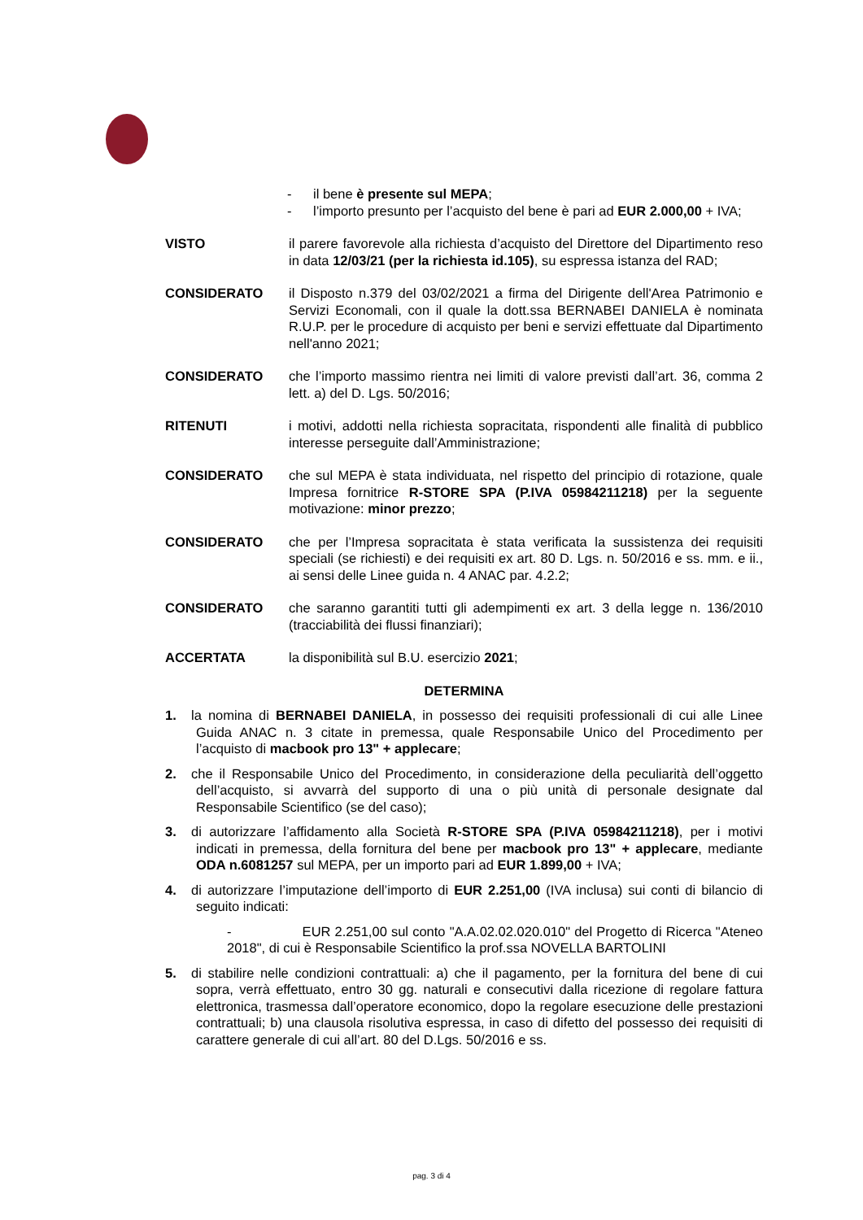- il bene è presente sul MEPA;
- l’importo presunto per l’acquisto del bene è pari ad EUR 2.000,00 + IVA;
VISTO il parere favorevole alla richiesta d’acquisto del Direttore del Dipartimento reso in data 12/03/21 (per la richiesta id.105), su espressa istanza del RAD;
CONSIDERATO il Disposto n.379 del 03/02/2021 a firma del Dirigente dell'Area Patrimonio e Servizi Economali, con il quale la dott.ssa BERNABEI DANIELA è nominata R.U.P. per le procedure di acquisto per beni e servizi effettuate dal Dipartimento nell'anno 2021;
CONSIDERATO che l’importo massimo rientra nei limiti di valore previsti dall’art. 36, comma 2 lett. a) del D. Lgs. 50/2016;
RITENUTI i motivi, addotti nella richiesta sopracitata, rispondenti alle finalità di pubblico interesse perseguite dall’Amministrazione;
CONSIDERATO che sul MEPA è stata individuata, nel rispetto del principio di rotazione, quale Impresa fornitrice R-STORE SPA (P.IVA 05984211218) per la seguente motivazione: minor prezzo;
CONSIDERATO che per l’Impresa sopracitata è stata verificata la sussistenza dei requisiti speciali (se richiesti) e dei requisiti ex art. 80 D. Lgs. n. 50/2016 e ss. mm. e ii., ai sensi delle Linee guida n. 4 ANAC par. 4.2.2;
CONSIDERATO che saranno garantiti tutti gli adempimenti ex art. 3 della legge n. 136/2010 (tracciabilità dei flussi finanziari);
ACCERTATA la disponibilità sul B.U. esercizio 2021;
DETERMINA
1. la nomina di BERNABEI DANIELA, in possesso dei requisiti professionali di cui alle Linee Guida ANAC n. 3 citate in premessa, quale Responsabile Unico del Procedimento per l’acquisto di macbook pro 13" + applecare;
2. che il Responsabile Unico del Procedimento, in considerazione della peculiarità dell’oggetto dell’acquisto, si avvarrà del supporto di una o più unità di personale designate dal Responsabile Scientifico (se del caso);
3. di autorizzare l’affidamento alla Società R-STORE SPA (P.IVA 05984211218), per i motivi indicati in premessa, della fornitura del bene per macbook pro 13" + applecare, mediante ODA n.6081257 sul MEPA, per un importo pari ad EUR 1.899,00 + IVA;
4. di autorizzare l’imputazione dell’importo di EUR 2.251,00 (IVA inclusa) sui conti di bilancio di seguito indicati:
- EUR 2.251,00 sul conto "A.A.02.02.020.010" del Progetto di Ricerca "Ateneo 2018", di cui è Responsabile Scientifico la prof.ssa NOVELLA BARTOLINI
5. di stabilire nelle condizioni contrattuali: a) che il pagamento, per la fornitura del bene di cui sopra, verrà effettuato, entro 30 gg. naturali e consecutivi dalla ricezione di regolare fattura elettronica, trasmessa dall’operatore economico, dopo la regolare esecuzione delle prestazioni contrattuali; b) una clausola risolutiva espressa, in caso di difetto del possesso dei requisiti di carattere generale di cui all’art. 80 del D.Lgs. 50/2016 e ss.
pag. 3 di 4